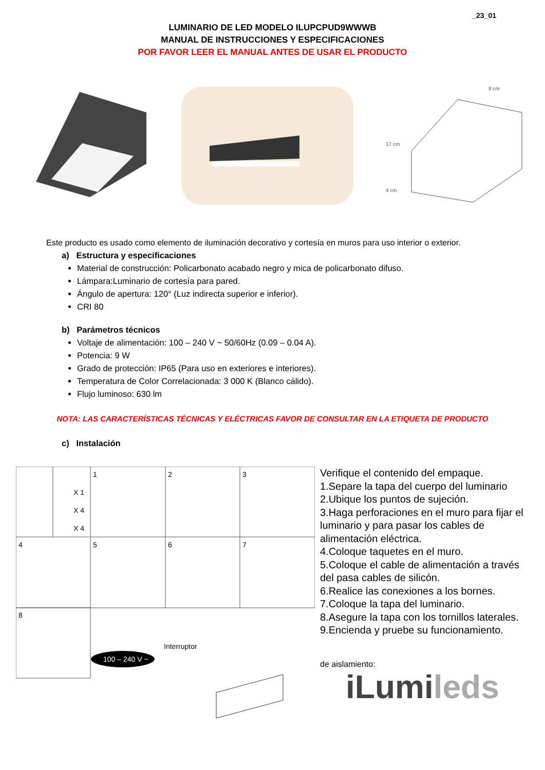_23_01
LUMINARIO DE LED MODELO ILUPCPUD9WWWB
MANUAL DE INSTRUCCIONES Y ESPECIFICACIONES
POR FAVOR LEER EL MANUAL ANTES DE USAR EL PRODUCTO
8 cm
17 cm
4 cm
Este producto es usado como elemento de iluminación decorativo y cortesía en muros para uso interior o exterior.
a) Estructura y especificaciones
Material de construcción: Policarbonato acabado negro y mica de policarbonato difuso.
Lámpara:Luminario de cortesía para pared.
Ángulo de apertura: 120° (Luz indirecta superior e inferior).
CRI 80
b) Parámetros técnicos
Voltaje de alimentación: 100 – 240 V ~ 50/60Hz (0.09 – 0.04 A).
Potencia: 9 W
Grado de protección: IP65 (Para uso en exteriores e interiores).
Temperatura de Color Correlacionada: 3 000 K (Blanco cálido).
Flujo luminoso: 630 lm
NOTA: LAS CARACTERÍSTICAS TÉCNICAS Y ELÉCTRICAS FAVOR DE CONSULTAR EN LA ETIQUETA DE PRODUCTO
c) Instalación
1
2
3
4
5
6
7
8
X 1
X 4
X 4
Interruptor
100 – 240 V ~
Verifique el contenido del empaque.
1.Separe la tapa del cuerpo del luminario
2.Ubique los puntos de sujeción.
3.Haga perforaciones en el muro para fijar el luminario y para pasar los cables de alimentación eléctrica.
4.Coloque taquetes en el muro.
5.Coloque el cable de alimentación a través del pasa cables de silicón.
6.Realice las conexiones a los bornes.
7.Coloque la tapa del luminario.
8.Asegure la tapa con los tornillos laterales.
9.Encienda y pruebe su funcionamiento.
de aislamiento:
iLumi leds